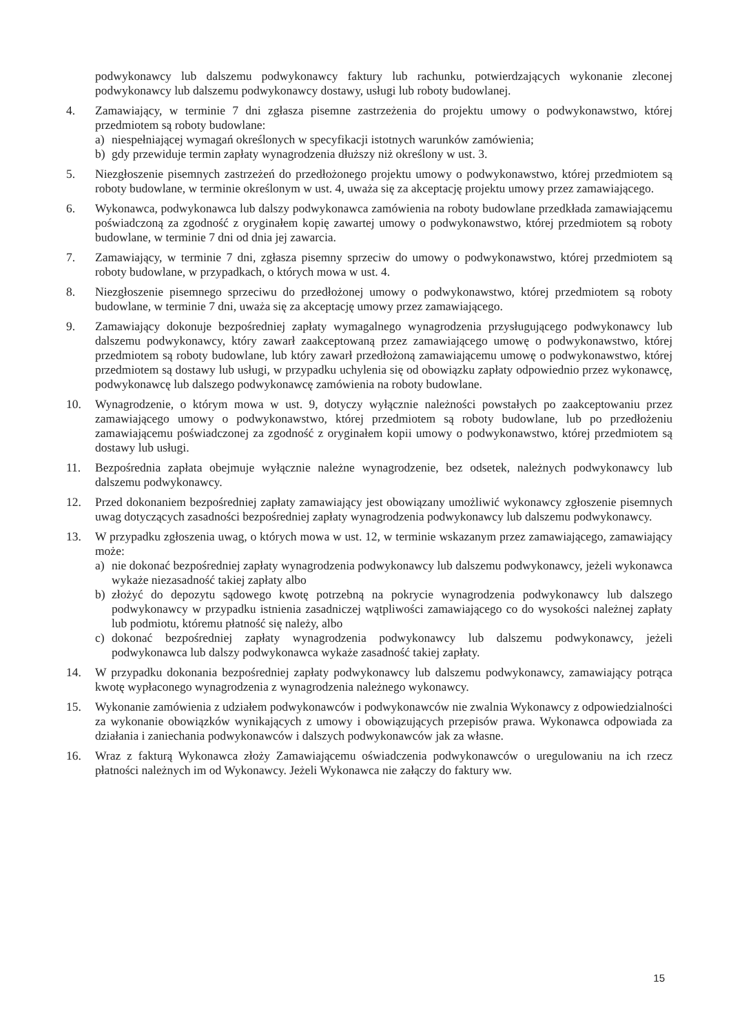podwykonawcy lub dalszemu podwykonawcy faktury lub rachunku, potwierdzających wykonanie zleconej podwykonawcy lub dalszemu podwykonawcy dostawy, usługi lub roboty budowlanej.
4. Zamawiający, w terminie 7 dni zgłasza pisemne zastrzeżenia do projektu umowy o podwykonawstwo, której przedmiotem są roboty budowlane:
a) niespełniającej wymagań określonych w specyfikacji istotnych warunków zamówienia;
b) gdy przewiduje termin zapłaty wynagrodzenia dłuższy niż określony w ust. 3.
5. Niezgłoszenie pisemnych zastrzeżeń do przedłożonego projektu umowy o podwykonawstwo, której przedmiotem są roboty budowlane, w terminie określonym w ust. 4, uważa się za akceptację projektu umowy przez zamawiającego.
6. Wykonawca, podwykonawca lub dalszy podwykonawca zamówienia na roboty budowlane przedkłada zamawiającemu poświadczoną za zgodność z oryginałem kopię zawartej umowy o podwykonawstwo, której przedmiotem są roboty budowlane, w terminie 7 dni od dnia jej zawarcia.
7. Zamawiający, w terminie 7 dni, zgłasza pisemny sprzeciw do umowy o podwykonawstwo, której przedmiotem są roboty budowlane, w przypadkach, o których mowa w ust. 4.
8. Niezgłoszenie pisemnego sprzeciwu do przedłożonej umowy o podwykonawstwo, której przedmiotem są roboty budowlane, w terminie 7 dni, uważa się za akceptację umowy przez zamawiającego.
9. Zamawiający dokonuje bezpośredniej zapłaty wymagalnego wynagrodzenia przysługującego podwykonawcy lub dalszemu podwykonawcy, który zawarł zaakceptowaną przez zamawiającego umowę o podwykonawstwo, której przedmiotem są roboty budowlane, lub który zawarł przedłożoną zamawiającemu umowę o podwykonawstwo, której przedmiotem są dostawy lub usługi, w przypadku uchylenia się od obowiązku zapłaty odpowiednio przez wykonawcę, podwykonawcę lub dalszego podwykonawcę zamówienia na roboty budowlane.
10. Wynagrodzenie, o którym mowa w ust. 9, dotyczy wyłącznie należności powstałych po zaakceptowaniu przez zamawiającego umowy o podwykonawstwo, której przedmiotem są roboty budowlane, lub po przedłożeniu zamawiającemu poświadczonej za zgodność z oryginałem kopii umowy o podwykonawstwo, której przedmiotem są dostawy lub usługi.
11. Bezpośrednia zapłata obejmuje wyłącznie należne wynagrodzenie, bez odsetek, należnych podwykonawcy lub dalszemu podwykonawcy.
12. Przed dokonaniem bezpośredniej zapłaty zamawiający jest obowiązany umożliwić wykonawcy zgłoszenie pisemnych uwag dotyczących zasadności bezpośredniej zapłaty wynagrodzenia podwykonawcy lub dalszemu podwykonawcy.
13. W przypadku zgłoszenia uwag, o których mowa w ust. 12, w terminie wskazanym przez zamawiającego, zamawiający może:
a) nie dokonać bezpośredniej zapłaty wynagrodzenia podwykonawcy lub dalszemu podwykonawcy, jeżeli wykonawca wykaże niezasadność takiej zapłaty albo
b) złożyć do depozytu sądowego kwotę potrzebną na pokrycie wynagrodzenia podwykonawcy lub dalszego podwykonawcy w przypadku istnienia zasadniczej wątpliwości zamawiającego co do wysokości należnej zapłaty lub podmiotu, któremu płatność się należy, albo
c) dokonać bezpośredniej zapłaty wynagrodzenia podwykonawcy lub dalszemu podwykonawcy, jeżeli podwykonawca lub dalszy podwykonawca wykaże zasadność takiej zapłaty.
14. W przypadku dokonania bezpośredniej zapłaty podwykonawcy lub dalszemu podwykonawcy, zamawiający potrąca kwotę wypłaconego wynagrodzenia z wynagrodzenia należnego wykonawcy.
15. Wykonanie zamówienia z udziałem podwykonawców i podwykonawców nie zwalnia Wykonawcy z odpowiedzialności za wykonanie obowiązków wynikających z umowy i obowiązujących przepisów prawa. Wykonawca odpowiada za działania i zaniechania podwykonawców i dalszych podwykonawców jak za własne.
16. Wraz z fakturą Wykonawca złoży Zamawiającemu oświadczenia podwykonawców o uregulowaniu na ich rzecz płatności należnych im od Wykonawcy. Jeżeli Wykonawca nie załączy do faktury ww.
15